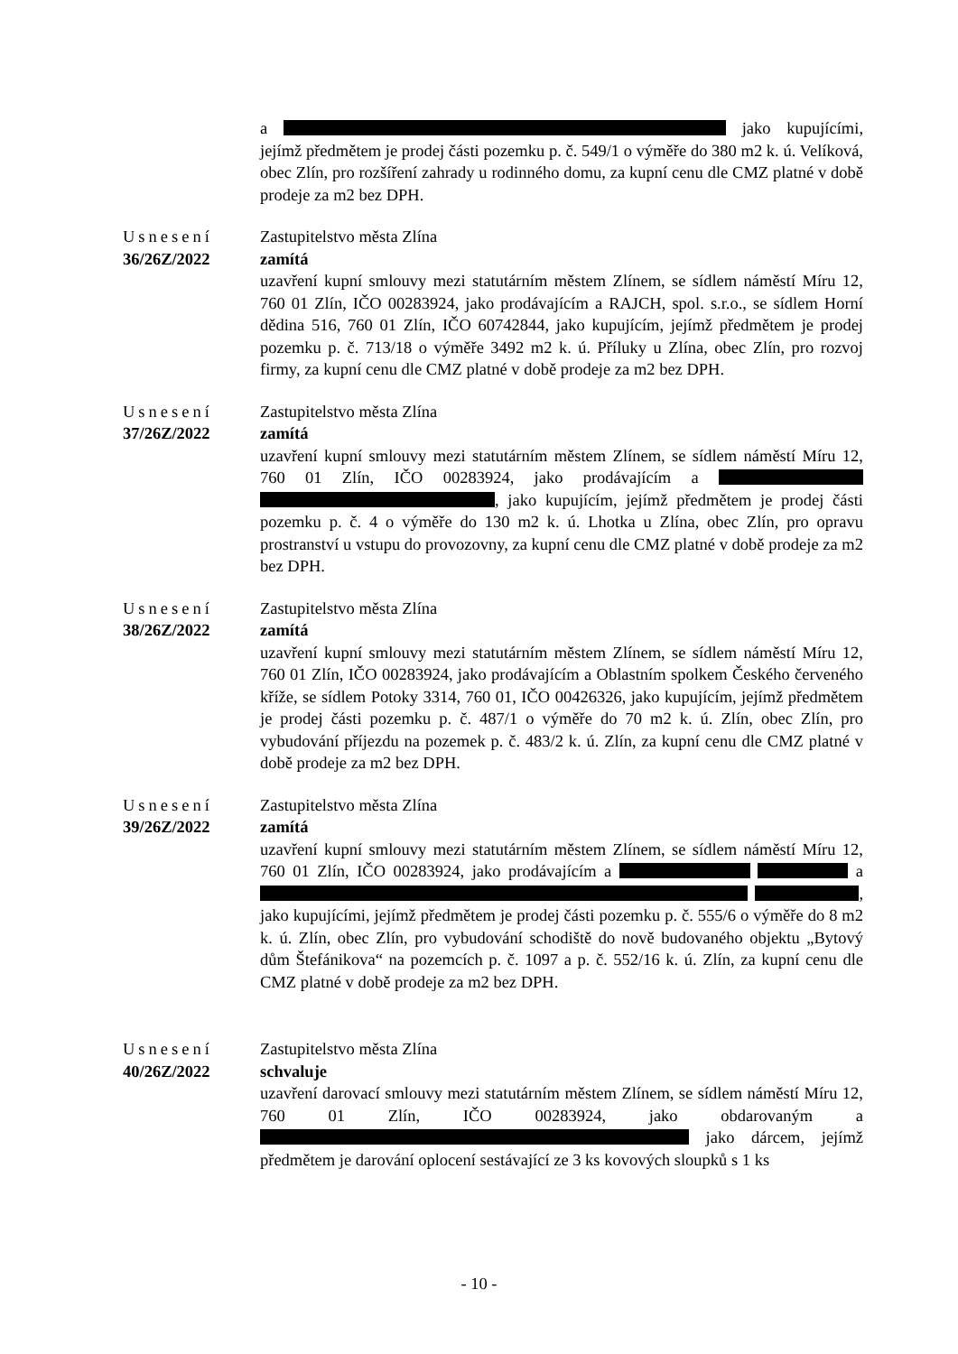a jako kupujícími, jejímž předmětem je prodej části pozemku p. č. 549/1 o výměře do 380 m2 k. ú. Velíková, obec Zlín, pro rozšíření zahrady u rodinného domu, za kupní cenu dle CMZ platné v době prodeje za m2 bez DPH.
Usnesení
36/26Z/2022
Zastupitelstvo města Zlína
zamítá
uzavření kupní smlouvy mezi statutárním městem Zlínem, se sídlem náměstí Míru 12, 760 01 Zlín, IČO 00283924, jako prodávajícím a RAJCH, spol. s.r.o., se sídlem Horní dědina 516, 760 01 Zlín, IČO 60742844, jako kupujícím, jejímž předmětem je prodej pozemku p. č. 713/18 o výměře 3492 m2 k. ú. Příluky u Zlína, obec Zlín, pro rozvoj firmy, za kupní cenu dle CMZ platné v době prodeje za m2 bez DPH.
Usnesení
37/26Z/2022
Zastupitelstvo města Zlína
zamítá
uzavření kupní smlouvy mezi statutárním městem Zlínem, se sídlem náměstí Míru 12, 760 01 Zlín, IČO 00283924, jako prodávajícím a , jako kupujícím, jejímž předmětem je prodej části pozemku p. č. 4 o výměře do 130 m2 k. ú. Lhotka u Zlína, obec Zlín, pro opravu prostranství u vstupu do provozovny, za kupní cenu dle CMZ platné v době prodeje za m2 bez DPH.
Usnesení
38/26Z/2022
Zastupitelstvo města Zlína
zamítá
uzavření kupní smlouvy mezi statutárním městem Zlínem, se sídlem náměstí Míru 12, 760 01 Zlín, IČO 00283924, jako prodávajícím a Oblastním spolkem Českého červeného kříže, se sídlem Potoky 3314, 760 01, IČO 00426326, jako kupujícím, jejímž předmětem je prodej části pozemku p. č. 487/1 o výměře do 70 m2 k. ú. Zlín, obec Zlín, pro vybudování příjezdu na pozemek p. č. 483/2 k. ú. Zlín, za kupní cenu dle CMZ platné v době prodeje za m2 bez DPH.
Usnesení
39/26Z/2022
Zastupitelstvo města Zlína
zamítá
uzavření kupní smlouvy mezi statutárním městem Zlínem, se sídlem náměstí Míru 12, 760 01 Zlín, IČO 00283924, jako prodávajícím a a , jako kupujícími, jejímž předmětem je prodej části pozemku p. č. 555/6 o výměře do 8 m2 k. ú. Zlín, obec Zlín, pro vybudování schodiště do nově budovaného objektu „Bytový dům Štefánikova“ na pozemcích p. č. 1097 a p. č. 552/16 k. ú. Zlín, za kupní cenu dle CMZ platné v době prodeje za m2 bez DPH.
Usnesení
40/26Z/2022
Zastupitelstvo města Zlína
schvaluje
uzavření darovací smlouvy mezi statutárním městem Zlínem, se sídlem náměstí Míru 12, 760 01 Zlín, IČO 00283924, jako obdarovaným a jako dárcem, jejímž předmětem je darování oplocení sestávající ze 3 ks kovových sloupků s 1 ks
- 10 -